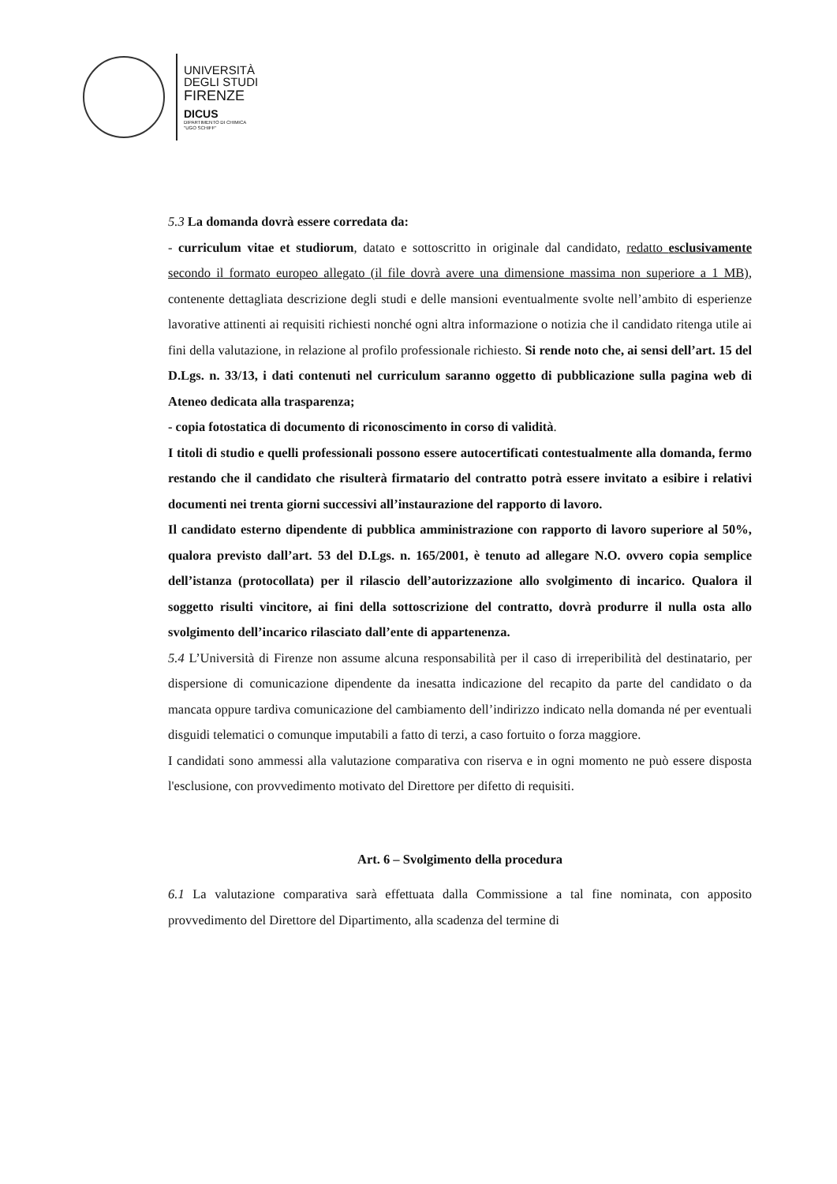UNIVERSITÀ
DEGLI STUDI
FIRENZE
DICUS
DIPARTIMENTO DI CHIMICA
"UGO SCHIFF"
5.3 La domanda dovrà essere corredata da:
- curriculum vitae et studiorum, datato e sottoscritto in originale dal candidato, redatto esclusivamente secondo il formato europeo allegato (il file dovrà avere una dimensione massima non superiore a 1 MB), contenente dettagliata descrizione degli studi e delle mansioni eventualmente svolte nell’ambito di esperienze lavorative attinenti ai requisiti richiesti nonché ogni altra informazione o notizia che il candidato ritenga utile ai fini della valutazione, in relazione al profilo professionale richiesto. Si rende noto che, ai sensi dell’art. 15 del D.Lgs. n. 33/13, i dati contenuti nel curriculum saranno oggetto di pubblicazione sulla pagina web di Ateneo dedicata alla trasparenza;
- copia fotostatica di documento di riconoscimento in corso di validità.
I titoli di studio e quelli professionali possono essere autocertificati contestualmente alla domanda, fermo restando che il candidato che risulterà firmatario del contratto potrà essere invitato a esibire i relativi documenti nei trenta giorni successivi all’instaurazione del rapporto di lavoro.
Il candidato esterno dipendente di pubblica amministrazione con rapporto di lavoro superiore al 50%, qualora previsto dall’art. 53 del D.Lgs. n. 165/2001, è tenuto ad allegare N.O. ovvero copia semplice dell’istanza (protocollata) per il rilascio dell’autorizzazione allo svolgimento di incarico. Qualora il soggetto risulti vincitore, ai fini della sottoscrizione del contratto, dovrà produrre il nulla osta allo svolgimento dell’incarico rilasciato dall’ente di appartenenza.
5.4 L’Università di Firenze non assume alcuna responsabilità per il caso di irreperibilità del destinatario, per dispersione di comunicazione dipendente da inesatta indicazione del recapito da parte del candidato o da mancata oppure tardiva comunicazione del cambiamento dell’indirizzo indicato nella domanda né per eventuali disguidi telematici o comunque imputabili a fatto di terzi, a caso fortuito o forza maggiore.
I candidati sono ammessi alla valutazione comparativa con riserva e in ogni momento ne può essere disposta l'esclusione, con provvedimento motivato del Direttore per difetto di requisiti.
Art. 6 – Svolgimento della procedura
6.1 La valutazione comparativa sarà effettuata dalla Commissione a tal fine nominata, con apposito provvedimento del Direttore del Dipartimento, alla scadenza del termine di